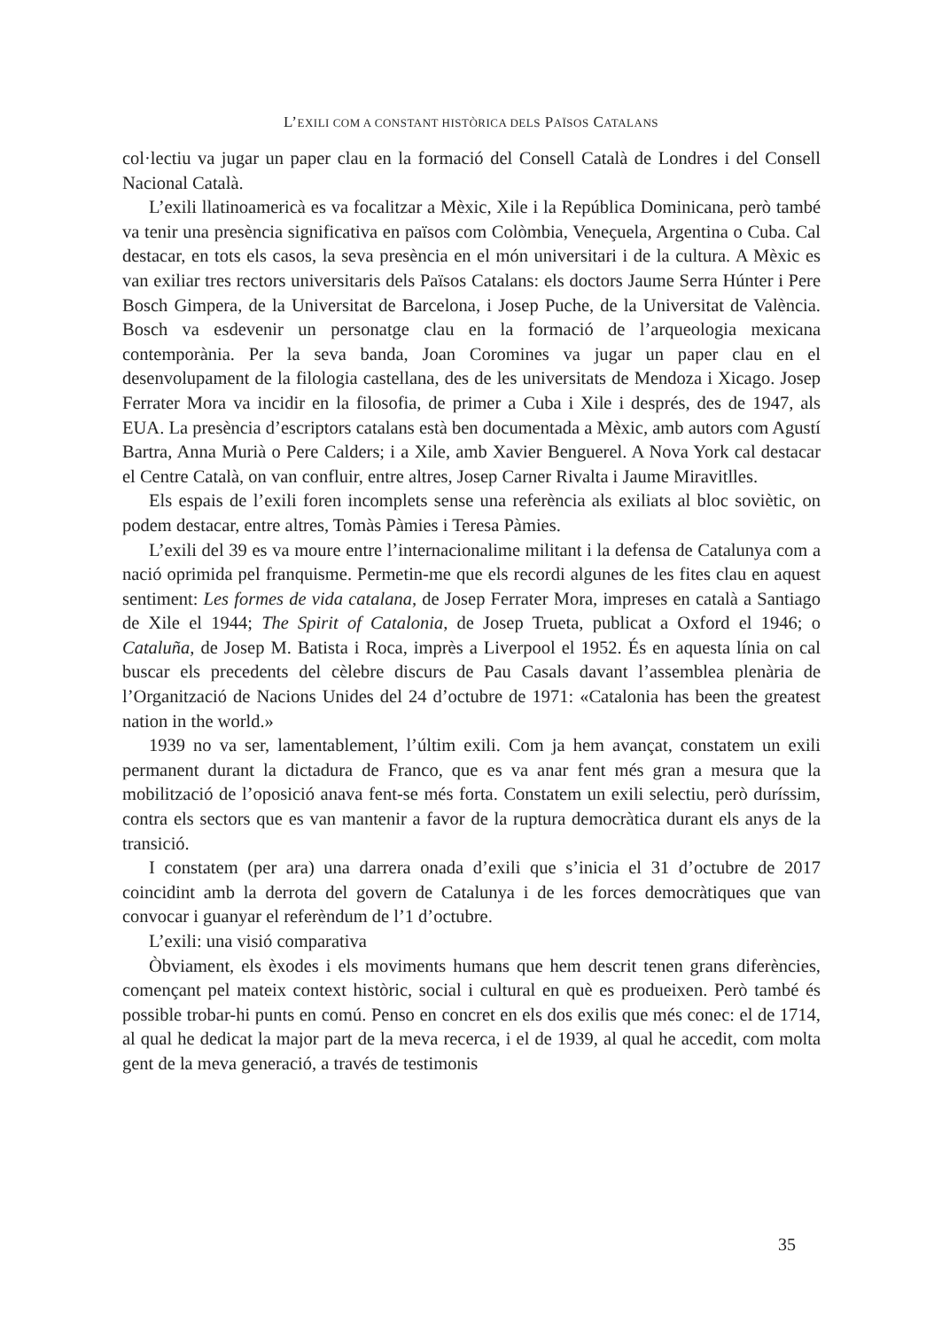L’EXILI COM A CONSTANT HISTÒRICA DELS PAÏSOS CATALANS
col·lectiu va jugar un paper clau en la formació del Consell Català de Londres i del Consell Nacional Català.
L’exili llatinoamericà es va focalitzar a Mèxic, Xile i la República Dominicana, però també va tenir una presència significativa en països com Colòmbia, Veneçuela, Argentina o Cuba. Cal destacar, en tots els casos, la seva presència en el món universitari i de la cultura. A Mèxic es van exiliar tres rectors universitaris dels Països Catalans: els doctors Jaume Serra Húnter i Pere Bosch Gimpera, de la Universitat de Barcelona, i Josep Puche, de la Universitat de València. Bosch va esdevenir un personatge clau en la formació de l’arqueologia mexicana contemporània. Per la seva banda, Joan Coromines va jugar un paper clau en el desenvolupament de la filologia castellana, des de les universitats de Mendoza i Xicago. Josep Ferrater Mora va incidir en la filosofia, de primer a Cuba i Xile i després, des de 1947, als EUA. La presència d’escriptors catalans està ben documentada a Mèxic, amb autors com Agustí Bartra, Anna Murià o Pere Calders; i a Xile, amb Xavier Benguerel. A Nova York cal destacar el Centre Català, on van confluir, entre altres, Josep Carner Rivalta i Jaume Miravitlles.
Els espais de l’exili foren incomplets sense una referència als exiliats al bloc soviètic, on podem destacar, entre altres, Tomàs Pàmies i Teresa Pàmies.
L’exili del 39 es va moure entre l’internacionalime militant i la defensa de Catalunya com a nació oprimida pel franquisme. Permetin-me que els recordi algunes de les fites clau en aquest sentiment: Les formes de vida catalana, de Josep Ferrater Mora, impreses en català a Santiago de Xile el 1944; The Spirit of Catalonia, de Josep Trueta, publicat a Oxford el 1946; o Cataluña, de Josep M. Batista i Roca, imprès a Liverpool el 1952. És en aquesta línia on cal buscar els precedents del cèlebre discurs de Pau Casals davant l’assemblea plenària de l’Organització de Nacions Unides del 24 d’octubre de 1971: «Catalonia has been the greatest nation in the world.»
1939 no va ser, lamentablement, l’últim exili. Com ja hem avançat, constatem un exili permanent durant la dictadura de Franco, que es va anar fent més gran a mesura que la mobilització de l’oposició anava fent-se més forta. Constatem un exili selectiu, però duríssim, contra els sectors que es van mantenir a favor de la ruptura democràtica durant els anys de la transició.
I constatem (per ara) una darrera onada d’exili que s’inicia el 31 d’octubre de 2017 coincidint amb la derrota del govern de Catalunya i de les forces democràtiques que van convocar i guanyar el referèndum de l’1 d’octubre.
L’exili: una visió comparativa
Òbviament, els èxodes i els moviments humans que hem descrit tenen grans diferències, començant pel mateix context històric, social i cultural en què es produeixen. Però també és possible trobar-hi punts en comú. Penso en concret en els dos exilis que més conec: el de 1714, al qual he dedicat la major part de la meva recerca, i el de 1939, al qual he accedit, com molta gent de la meva generació, a través de testimonis
35